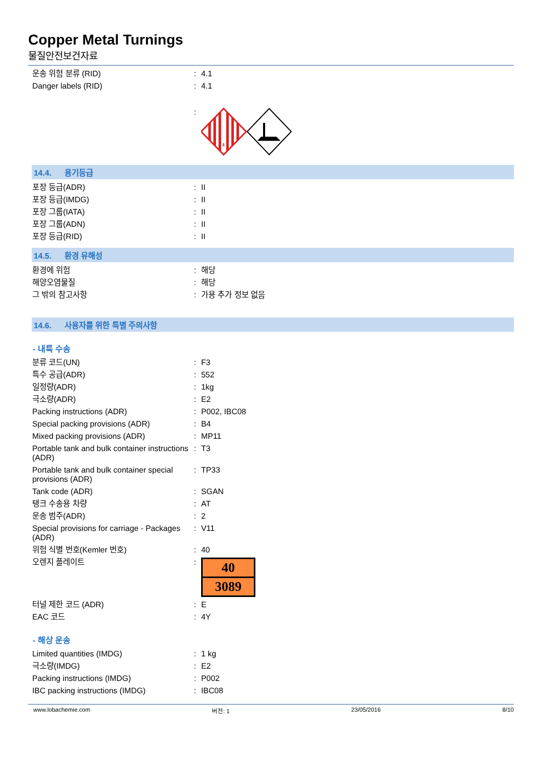Copper Metal Turnings
물질안전보건자료
| 운송 위험 분류 (RID) | : | 4.1 |
| Danger labels (RID) | : | 4.1 |
| | : | 4 |
14.4. 용기등급
| 포장 등급(ADR) | : | II |
| 포장 등급(IMDG) | : | II |
| 포장 그룹(IATA) | : | II |
| 포장 그룹(ADN) | : | II |
| 포장 등급(RID) | : | II |
14.5. 환경 유해성
| 환경에 위험 | : | 해당 |
| 해양오염물질 | : | 해당 |
| 그 밖의 참고사항 | : | 가용 추가 정보 없음 |
14.6. 사용자를 위한 특별 주의사항
- 내륙 수송
| 분류 코드(UN) | : | F3 |
| 특수 공급(ADR) | : | 552 |
| 일정량(ADR) | : | 1kg |
| 극소량(ADR) | : | E2 |
| Packing instructions (ADR) | : | P002, IBC08 |
| Special packing provisions (ADR) | : | B4 |
| Mixed packing provisions (ADR) | : | MP11 |
| Portable tank and bulk container instructions (ADR) | : | T3 |
| Portable tank and bulk container special provisions (ADR) | : | TP33 |
| Tank code (ADR) | : | SGAN |
| 탱크 수송용 차량 | : | AT |
| 운송 범주(ADR) | : | 2 |
| Special provisions for carriage - Packages (ADR) | : | V11 |
| 위험 식별 번호(Kemler 번호) | : | 40 |
| 오렌지 플레이트 | : | 40 3089 |
| 터널 제한 코드 (ADR) | : | E |
| EAC 코드 | : | 4Y |
- 해상 운송
| Limited quantities (IMDG) | : | 1 kg |
| 극소량(IMDG) | : | E2 |
| Packing instructions (IMDG) | : | P002 |
| IBC packing instructions (IMDG) | : | IBC08 |
www.lobachemie.com 버전: 1 23/05/2016 8/10